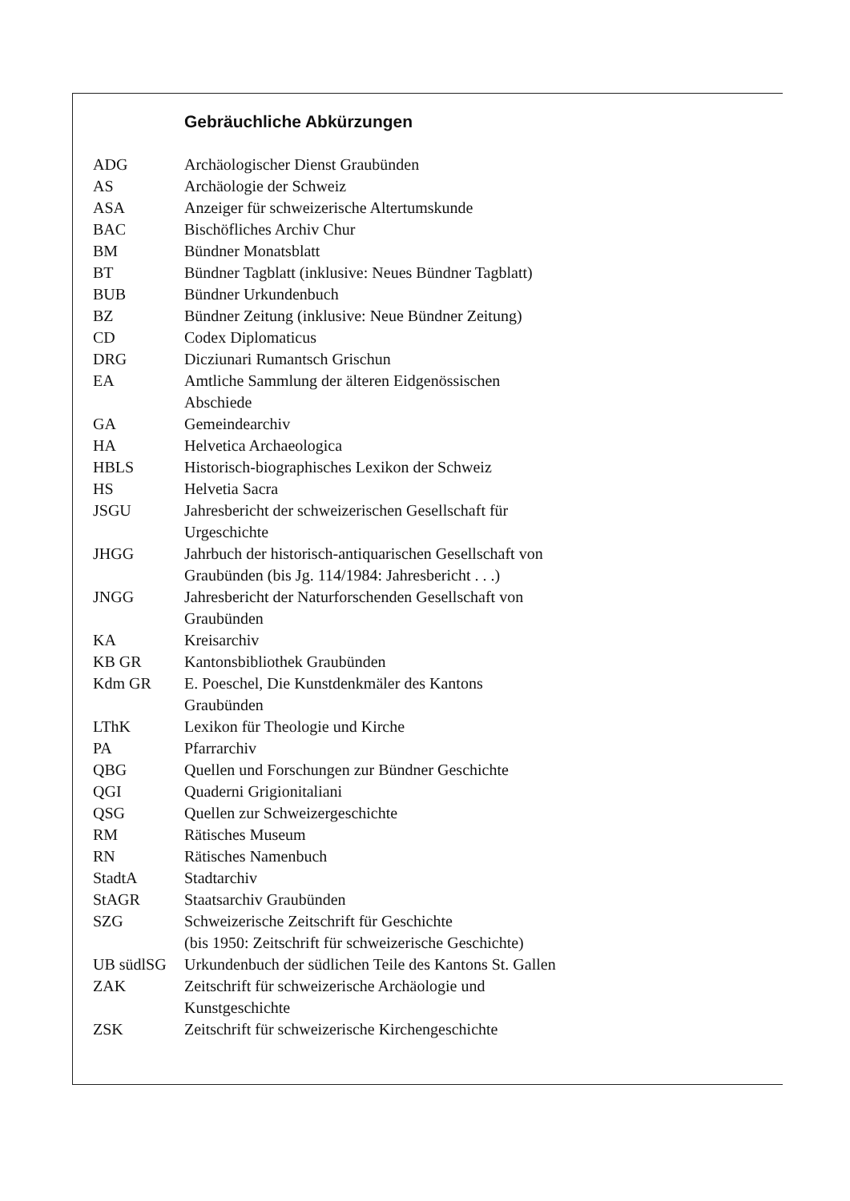Gebräuchliche Abkürzungen
| ADG | Archäologischer Dienst Graubünden |
| AS | Archäologie der Schweiz |
| ASA | Anzeiger für schweizerische Altertumskunde |
| BAC | Bischöfliches Archiv Chur |
| BM | Bündner Monatsblatt |
| BT | Bündner Tagblatt (inklusive: Neues Bündner Tagblatt) |
| BUB | Bündner Urkundenbuch |
| BZ | Bündner Zeitung (inklusive: Neue Bündner Zeitung) |
| CD | Codex Diplomaticus |
| DRG | Dicziunari Rumantsch Grischun |
| EA | Amtliche Sammlung der älteren Eidgenössischen Abschiede |
| GA | Gemeindearchiv |
| HA | Helvetica Archaeologica |
| HBLS | Historisch-biographisches Lexikon der Schweiz |
| HS | Helvetia Sacra |
| JSGU | Jahresbericht der schweizerischen Gesellschaft für Urgeschichte |
| JHGG | Jahrbuch der historisch-antiquarischen Gesellschaft von Graubünden (bis Jg. 114/1984: Jahresbericht . . .) |
| JNGG | Jahresbericht der Naturforschenden Gesellschaft von Graubünden |
| KA | Kreisarchiv |
| KB GR | Kantonsbibliothek Graubünden |
| Kdm GR | E. Poeschel, Die Kunstdenkmäler des Kantons Graubünden |
| LThK | Lexikon für Theologie und Kirche |
| PA | Pfarrarchiv |
| QBG | Quellen und Forschungen zur Bündner Geschichte |
| QGI | Quaderni Grigionitaliani |
| QSG | Quellen zur Schweizergeschichte |
| RM | Rätisches Museum |
| RN | Rätisches Namenbuch |
| StadtA | Stadtarchiv |
| StAGR | Staatsarchiv Graubünden |
| SZG | Schweizerische Zeitschrift für Geschichte (bis 1950: Zeitschrift für schweizerische Geschichte) |
| UB südlSG | Urkundenbuch der südlichen Teile des Kantons St. Gallen |
| ZAK | Zeitschrift für schweizerische Archäologie und Kunstgeschichte |
| ZSK | Zeitschrift für schweizerische Kirchengeschichte |